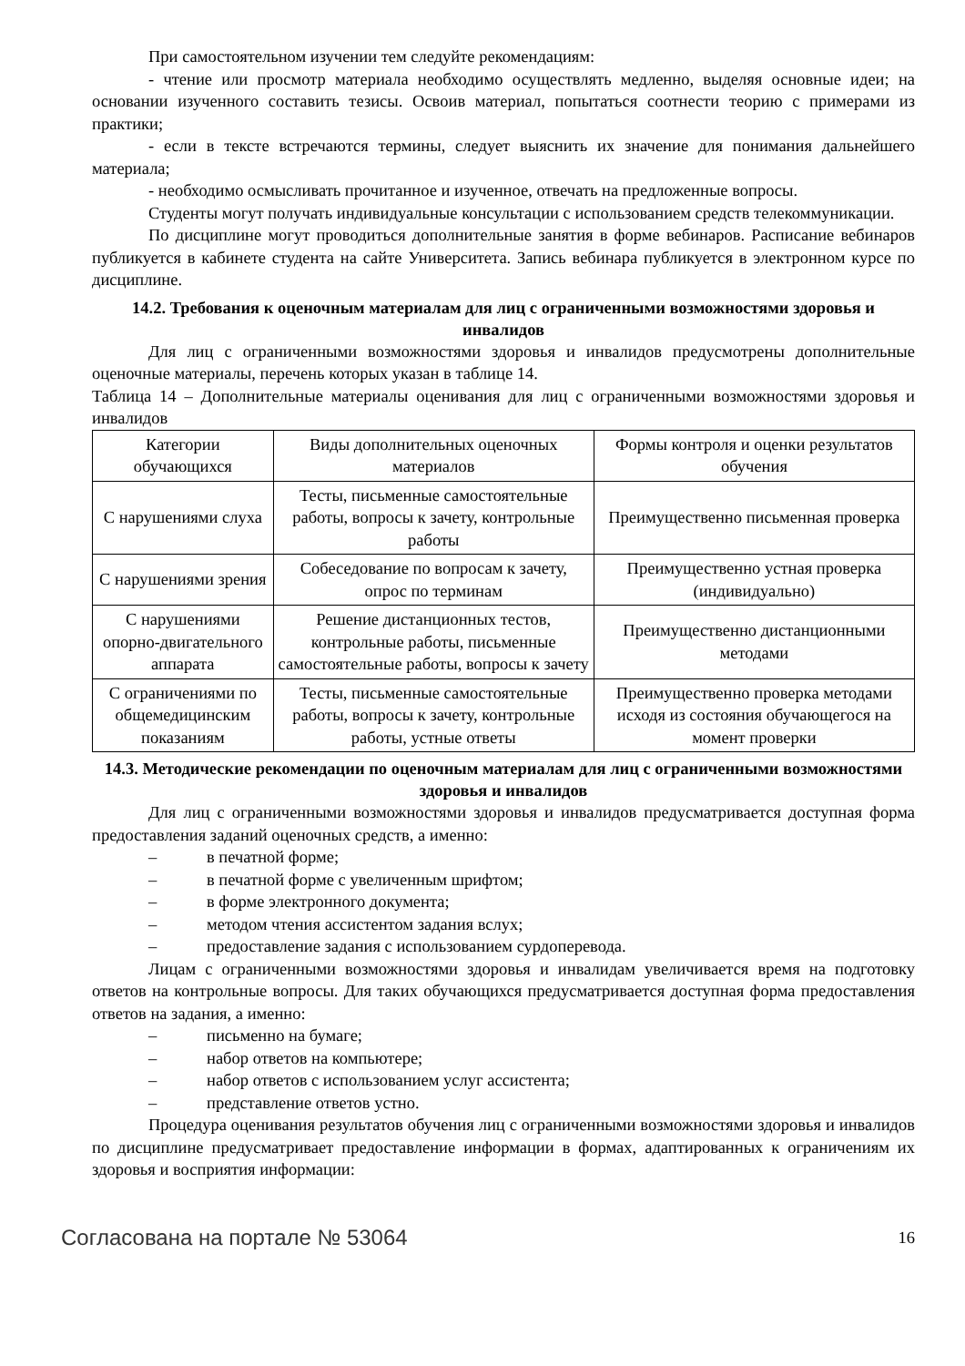При самостоятельном изучении тем следуйте рекомендациям:
- чтение или просмотр материала необходимо осуществлять медленно, выделяя основные идеи; на основании изученного составить тезисы. Освоив материал, попытаться соотнести теорию с примерами из практики;
- если в тексте встречаются термины, следует выяснить их значение для понимания дальнейшего материала;
- необходимо осмысливать прочитанное и изученное, отвечать на предложенные вопросы.
Студенты могут получать индивидуальные консультации с использованием средств телекоммуникации.
По дисциплине могут проводиться дополнительные занятия в форме вебинаров. Расписание вебинаров публикуется в кабинете студента на сайте Университета. Запись вебинара публикуется в электронном курсе по дисциплине.
14.2. Требования к оценочным материалам для лиц с ограниченными возможностями здоровья и инвалидов
Для лиц с ограниченными возможностями здоровья и инвалидов предусмотрены дополнительные оценочные материалы, перечень которых указан в таблице 14.
Таблица 14 – Дополнительные материалы оценивания для лиц с ограниченными возможностями здоровья и инвалидов
| Категории обучающихся | Виды дополнительных оценочных материалов | Формы контроля и оценки результатов обучения |
| С нарушениями слуха | Тесты, письменные самостоятельные работы, вопросы к зачету, контрольные работы | Преимущественно письменная проверка |
| С нарушениями зрения | Собеседование по вопросам к зачету, опрос по терминам | Преимущественно устная проверка (индивидуально) |
| С нарушениями опорно-двигательного аппарата | Решение дистанционных тестов, контрольные работы, письменные самостоятельные работы, вопросы к зачету | Преимущественно дистанционными методами |
| С ограничениями по общемедицинским показаниям | Тесты, письменные самостоятельные работы, вопросы к зачету, контрольные работы, устные ответы | Преимущественно проверка методами исходя из состояния обучающегося на момент проверки |
14.3. Методические рекомендации по оценочным материалам для лиц с ограниченными возможностями здоровья и инвалидов
Для лиц с ограниченными возможностями здоровья и инвалидов предусматривается доступная форма предоставления заданий оценочных средств, а именно:
– в печатной форме;
– в печатной форме с увеличенным шрифтом;
– в форме электронного документа;
– методом чтения ассистентом задания вслух;
– предоставление задания с использованием сурдоперевода.
Лицам с ограниченными возможностями здоровья и инвалидам увеличивается время на подготовку ответов на контрольные вопросы. Для таких обучающихся предусматривается доступная форма предоставления ответов на задания, а именно:
– письменно на бумаге;
– набор ответов на компьютере;
– набор ответов с использованием услуг ассистента;
– представление ответов устно.
Процедура оценивания результатов обучения лиц с ограниченными возможностями здоровья и инвалидов по дисциплине предусматривает предоставление информации в формах, адаптированных к ограничениям их здоровья и восприятия информации:
Согласована на портале № 53064 16